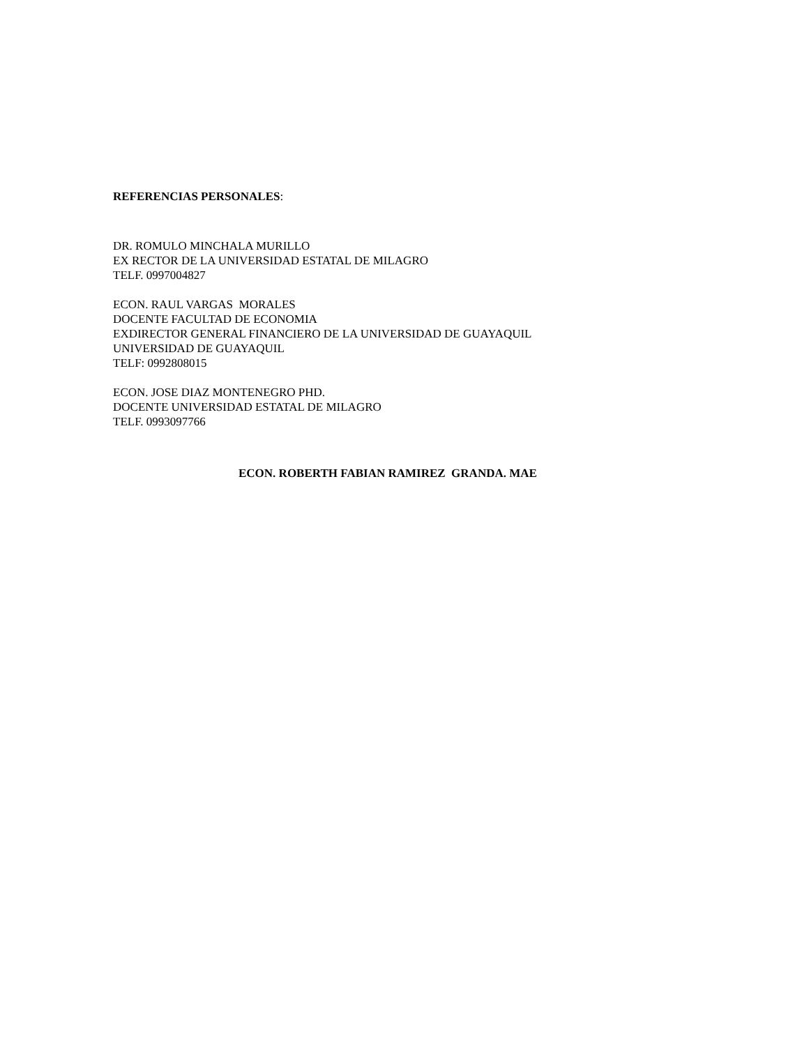REFERENCIAS PERSONALES:
DR. ROMULO MINCHALA MURILLO
EX RECTOR DE LA UNIVERSIDAD ESTATAL DE MILAGRO
TELF. 0997004827
ECON. RAUL VARGAS MORALES
DOCENTE FACULTAD DE ECONOMIA
EXDIRECTOR GENERAL FINANCIERO DE LA UNIVERSIDAD DE GUAYAQUIL
UNIVERSIDAD DE GUAYAQUIL
TELF: 0992808015
ECON. JOSE DIAZ MONTENEGRO PHD.
DOCENTE UNIVERSIDAD ESTATAL DE MILAGRO
TELF. 0993097766
ECON. ROBERTH FABIAN RAMIREZ GRANDA. MAE